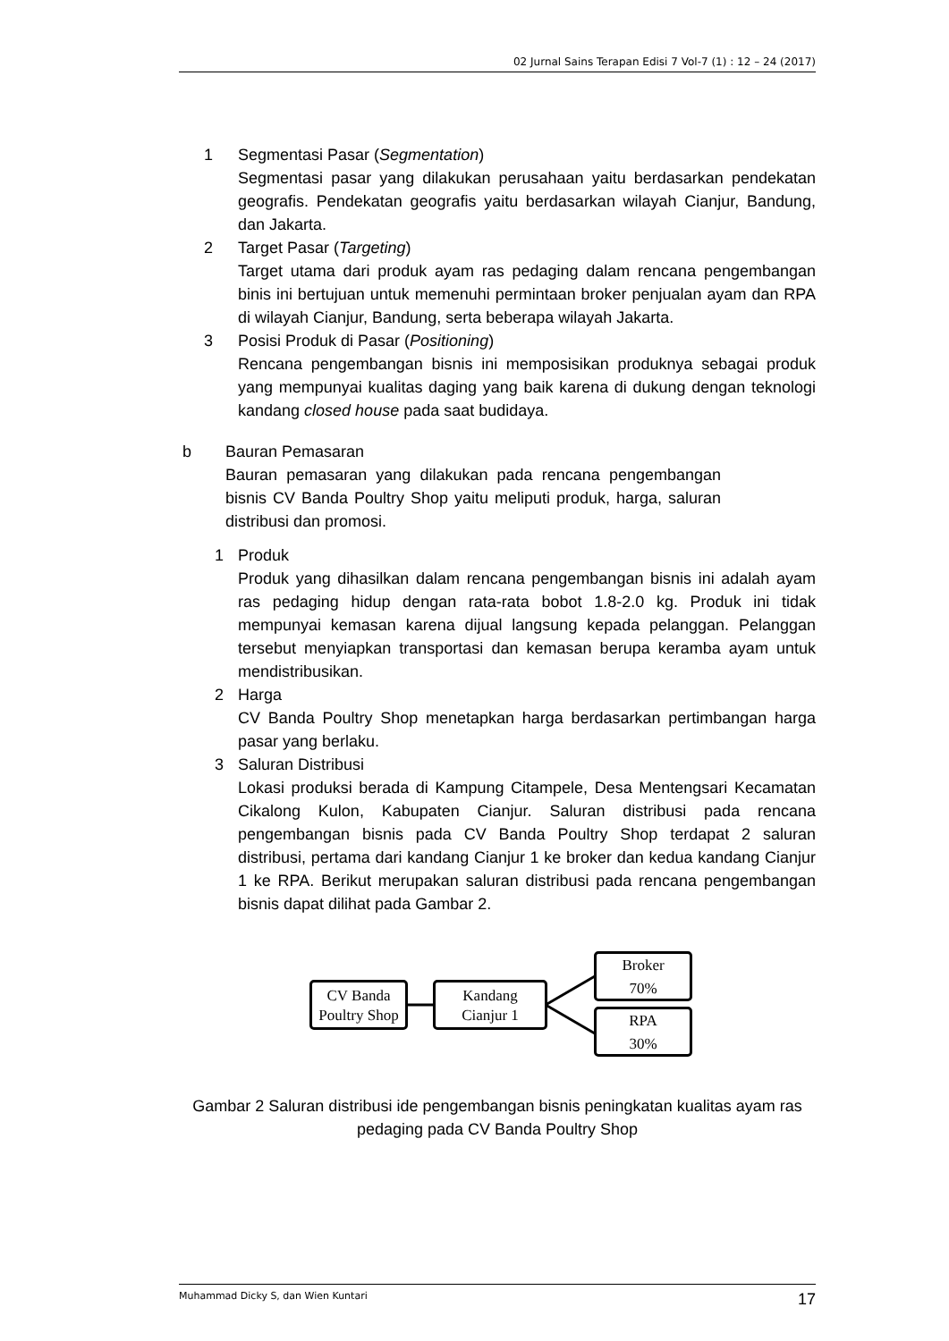02 Jurnal Sains Terapan Edisi 7 Vol-7 (1) : 12 – 24 (2017)
1 Segmentasi Pasar (Segmentation)
Segmentasi pasar yang dilakukan perusahaan yaitu berdasarkan pendekatan geografis. Pendekatan geografis yaitu berdasarkan wilayah Cianjur, Bandung, dan Jakarta.
2 Target Pasar (Targeting)
Target utama dari produk ayam ras pedaging dalam rencana pengembangan binis ini bertujuan untuk memenuhi permintaan broker penjualan ayam dan RPA di wilayah Cianjur, Bandung, serta beberapa wilayah Jakarta.
3 Posisi Produk di Pasar (Positioning)
Rencana pengembangan bisnis ini memposisikan produknya sebagai produk yang mempunyai kualitas daging yang baik karena di dukung dengan teknologi kandang closed house pada saat budidaya.
b Bauran Pemasaran
Bauran pemasaran yang dilakukan pada rencana pengembangan bisnis CV Banda Poultry Shop yaitu meliputi produk, harga, saluran distribusi dan promosi.
1 Produk
Produk yang dihasilkan dalam rencana pengembangan bisnis ini adalah ayam ras pedaging hidup dengan rata-rata bobot 1.8-2.0 kg. Produk ini tidak mempunyai kemasan karena dijual langsung kepada pelanggan. Pelanggan tersebut menyiapkan transportasi dan kemasan berupa keramba ayam untuk mendistribusikan.
2 Harga
CV Banda Poultry Shop menetapkan harga berdasarkan pertimbangan harga pasar yang berlaku.
3 Saluran Distribusi
Lokasi produksi berada di Kampung Citampele, Desa Mentengsari Kecamatan Cikalong Kulon, Kabupaten Cianjur. Saluran distribusi pada rencana pengembangan bisnis pada CV Banda Poultry Shop terdapat 2 saluran distribusi, pertama dari kandang Cianjur 1 ke broker dan kedua kandang Cianjur 1 ke RPA. Berikut merupakan saluran distribusi pada rencana pengembangan bisnis dapat dilihat pada Gambar 2.
CV Banda
Poultry Shop
Kandang
Cianjur 1
Broker
70%
RPA
30%
Gambar 2 Saluran distribusi ide pengembangan bisnis peningkatan kualitas ayam ras pedaging pada CV Banda Poultry Shop
Muhammad Dicky S, dan Wien Kuntari 17